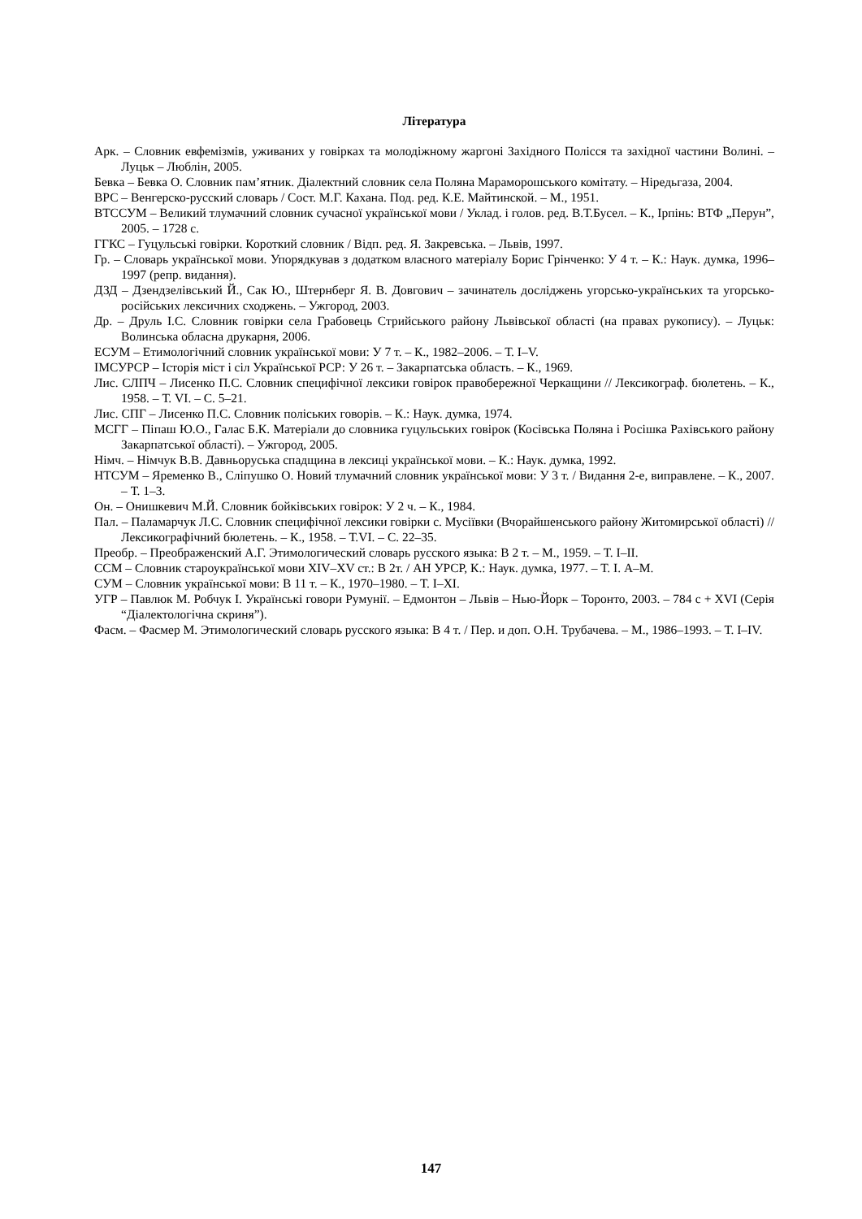Література
Арк. – Словник евфемізмів, уживаних у говірках та молодіжному жаргоні Західного Полісся та західної частини Волині. – Луцьк – Люблін, 2005.
Бевка – Бевка О. Словник пам’ятник. Діалектний словник села Поляна Мараморошського комітату. – Ніредьгаза, 2004.
ВРС – Венгерско-русский словарь / Сост. М.Г. Кахана. Под. ред. К.Е. Майтинской. – М., 1951.
ВТССУМ – Великий тлумачний словник сучасної української мови / Уклад. і голов. ред. В.Т.Бусел. – К., Ірпінь: ВТФ „Перун”, 2005. – 1728 с.
ГГКС – Гуцульські говірки. Короткий словник / Відп. ред. Я. Закревська. – Львів, 1997.
Гр. – Словарь української мови. Упорядкував з додатком власного матеріалу Борис Грінченко: У 4 т. – К.: Наук. думка, 1996–1997 (репр. видання).
ДЗД – Дзендзелівський Й., Сак Ю., Штернберг Я. В. Довгович – зачинатель досліджень угорсько-українських та угорсько-російських лексичних сходжень. – Ужгород, 2003.
Др. – Друль І.С. Словник говірки села Грабовець Стрийського району Львівської області (на правах рукопису). – Луцьк: Волинська обласна друкарня, 2006.
ЕСУМ – Етимологічний словник української мови: У 7 т. – К., 1982–2006. – Т. I–V.
ІМСУРСР – Історія міст і сіл Української РСР: У 26 т. – Закарпатська область. – К., 1969.
Лис. СЛПЧ – Лисенко П.С. Словник специфічної лексики говірок правобережної Черкащини // Лексикограф. бюлетень. – К., 1958. – Т. VI. – С. 5–21.
Лис. СПГ – Лисенко П.С. Словник поліських говорів. – К.: Наук. думка, 1974.
МСГГ – Піпаш Ю.О., Галас Б.К. Матеріали до словника гуцульських говірок (Косівська Поляна і Росішка Рахівського району Закарпатської області). – Ужгород, 2005.
Німч. – Німчук В.В. Давньоруська спадщина в лексиці української мови. – К.: Наук. думка, 1992.
НТСУМ – Яременко В., Сліпушко О. Новий тлумачний словник української мови: У 3 т. / Видання 2-е, виправлене. – К., 2007. – Т. 1–3.
Он. – Онишкевич М.Й. Словник бойківських говірок: У 2 ч. – К., 1984.
Пал. – Паламарчук Л.С. Словник специфічної лексики говірки с. Мусіївки (Вчорайшенського району Житомирської області) // Лексикографічний бюлетень. – К., 1958. – Т.VI. – С. 22–35.
Преобр. – Преображенский А.Г. Этимологический словарь русского языка: В 2 т. – М., 1959. – Т. I–II.
ССМ – Словник староукраїнської мови XIV–XV ст.: В 2т. / АН УРСР, К.: Наук. думка, 1977. – Т. I. А–М.
СУМ – Словник української мови: В 11 т. – К., 1970–1980. – Т. I–XI.
УГР – Павлюк М. Робчук І. Українські говори Румунії. – Едмонтон – Львів – Нью-Йорк – Торонто, 2003. – 784 с + XVI (Серія “Діалектологічна скриня”).
Фасм. – Фасмер М. Этимологический словарь русского языка: В 4 т. / Пер. и доп. О.Н. Трубачева. – М., 1986–1993. – Т. I–IV.
147